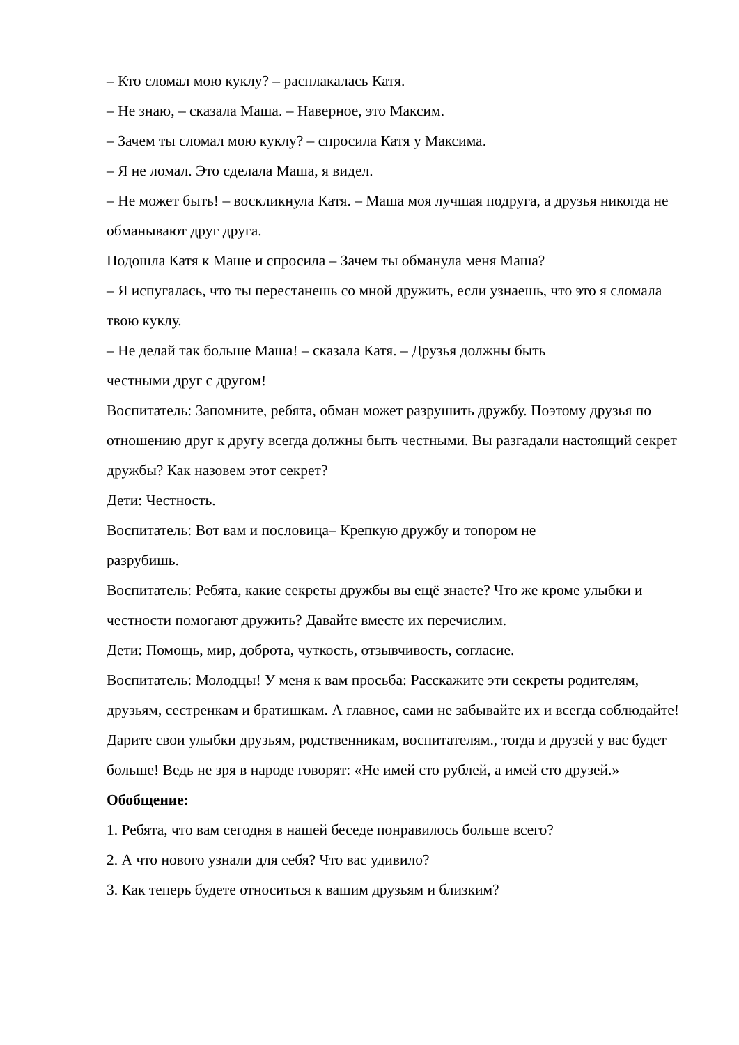– Кто сломал мою куклу? – расплакалась Катя.
– Не знаю, – сказала Маша. – Наверное, это Максим.
– Зачем ты сломал мою куклу? – спросила Катя у Максима.
– Я не ломал. Это сделала Маша, я видел.
– Не может быть! – воскликнула Катя. – Маша моя лучшая подруга, а друзья никогда не обманывают друг друга.
Подошла Катя к Маше и спросила – Зачем ты обманула меня Маша?
– Я испугалась, что ты перестанешь со мной дружить, если узнаешь, что это я сломала твою куклу.
– Не делай так больше Маша! – сказала Катя. – Друзья должны быть
честными друг с другом!
Воспитатель: Запомните, ребята, обман может разрушить дружбу. Поэтому друзья по отношению друг к другу всегда должны быть честными. Вы разгадали настоящий секрет дружбы? Как назовем этот секрет?
Дети: Честность.
Воспитатель: Вот вам и пословица– Крепкую дружбу и топором не
разрубишь.
Воспитатель: Ребята, какие секреты дружбы вы ещё знаете? Что же кроме улыбки и честности помогают дружить? Давайте вместе их перечислим.
Дети: Помощь, мир, доброта, чуткость, отзывчивость, согласие.
Воспитатель: Молодцы! У меня к вам просьба: Расскажите эти секреты родителям, друзьям, сестренкам и братишкам. А главное, сами не забывайте их и всегда соблюдайте! Дарите свои улыбки друзьям, родственникам, воспитателям., тогда и друзей у вас будет больше! Ведь не зря в народе говорят: «Не имей сто рублей, а имей сто друзей.»
Обобщение:
1. Ребята, что вам сегодня в нашей беседе понравилось больше всего?
2. А что нового узнали для себя? Что вас удивило?
3. Как теперь будете относиться к вашим друзьям и близким?